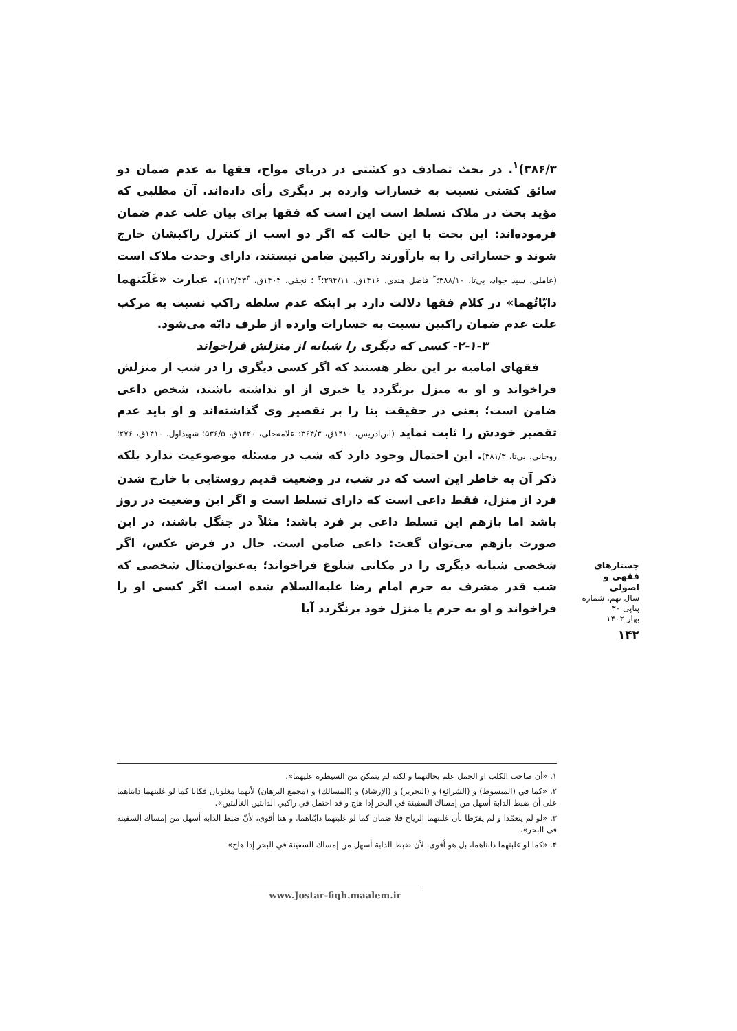۳۸۶/۳)<sup>۱</sup>. در بحث تصادف دو کشتی در دریای مواج، فقها به عدم ضمان دو سائق کشتی نسبت به خسارات وارده بر دیگری رأی داده‌اند. آن مطلبی که مؤید بحث در ملاک تسلط است این است که فقها برای بیان علت عدم ضمان فرموده‌اند: این بحث با این حالت که اگر دو اسب از کنترل راکبشان خارج شوند و خساراتی را به بارآورند راکبین ضامن نیستند، دارای وحدت ملاک است (عاملی، سید جواد، بی‌تا، ۳۸۸/۱۰؛<sup>۲</sup> فاضل هندی، ۱۴۱۶ق، ۲۹۴/۱۱؛<sup>۳</sup> ؛ نجفی، ۱۴۰۴ق، ۱۱۲/۴۳<sup>۴</sup>). عبارت «غَلَبَتهما دابّاتُهما» در کلام فقها دلالت دارد بر اینکه عدم سلطه راکب نسبت به مرکب علت عدم ضمان راکبین نسبت به خسارات وارده از طرف دابّه می‌شود.
۲-۱-۳- کسی که دیگری را شبانه از منزلش فراخواند
فقهای امامیه بر این نظر هستند که اگر کسی دیگری را در شب از منزلش فراخواند و او به منزل برنگردد یا خبری از او نداشته باشند، شخص داعی ضامن است؛ یعنی در حقیقت بنا را بر تقصیر وی گذاشته‌اند و او باید عدم تقصیر خودش را ثابت نماید (ابن‌ادریس، ۱۴۱۰ق، ۳۶۴/۳؛ علامه‌حلی، ۱۴۲۰ق، ۵۳۶/۵؛ شهیداول، ۱۴۱۰ق، ۲۷۶؛ روحاني، بی‌تا، ۳۸۱/۳). این احتمال وجود دارد که شب در مسئله موضوعیت ندارد بلکه ذکر آن به خاطر این است که در شب، در وضعیت قدیم روستایی با خارج شدن فرد از منزل، فقط داعی است که دارای تسلط است و اگر این وضعیت در روز باشد اما بازهم این تسلط داعی بر فرد باشد؛ مثلاً در جنگل باشند، در این صورت بازهم می‌توان گفت: داعی ضامن است. حال در فرض عکس، اگر شخصی شبانه دیگری را در مکانی شلوغ فراخواند؛ به‌عنوان‌مثال شخصی که شب قدر مشرف به حرم امام رضا علیه‌السلام شده است اگر کسی او را فراخواند و او به حرم یا منزل خود برنگردد آیا
جستارهای
فقهی و اصولی
سال نهم، شماره پیاپی ۳۰
بهار ۱۴۰۲
۱۴۲
۱. «أن صاحب الكلب او الجمل علم بحالتهما و لكنه لم يتمكن من السيطرة عليهما».
۲. «كما في (المبسوط) و (الشرائع) و (التحرير) و (الإرشاد) و (المسالك) و (مجمع البرهان) لأنهما مغلوبان فكانا كما لو غلبتهما دابتاهما على أن ضبط الدابة أسهل من إمساك السفينة في البحر إذا هاج و قد احتمل في راكبي الدابتين الغالبتين».
۳. «لو لم يتعمّدا و لم يفرّطا بأن غلبتهما الرياح فلا ضمان كما لو غلبتهما دابّتاهما. و هنا أقوى، لأنّ ضبط الدابة أسهل من إمساك السفينة في البحر».
۴. «كما لو غلبتهما دابتاهما، بل هو أقوى، لأن ضبط الدابة أسهل من إمساك السفينة في البحر إذا هاج»
www.Jostar-fiqh.maalem.ir